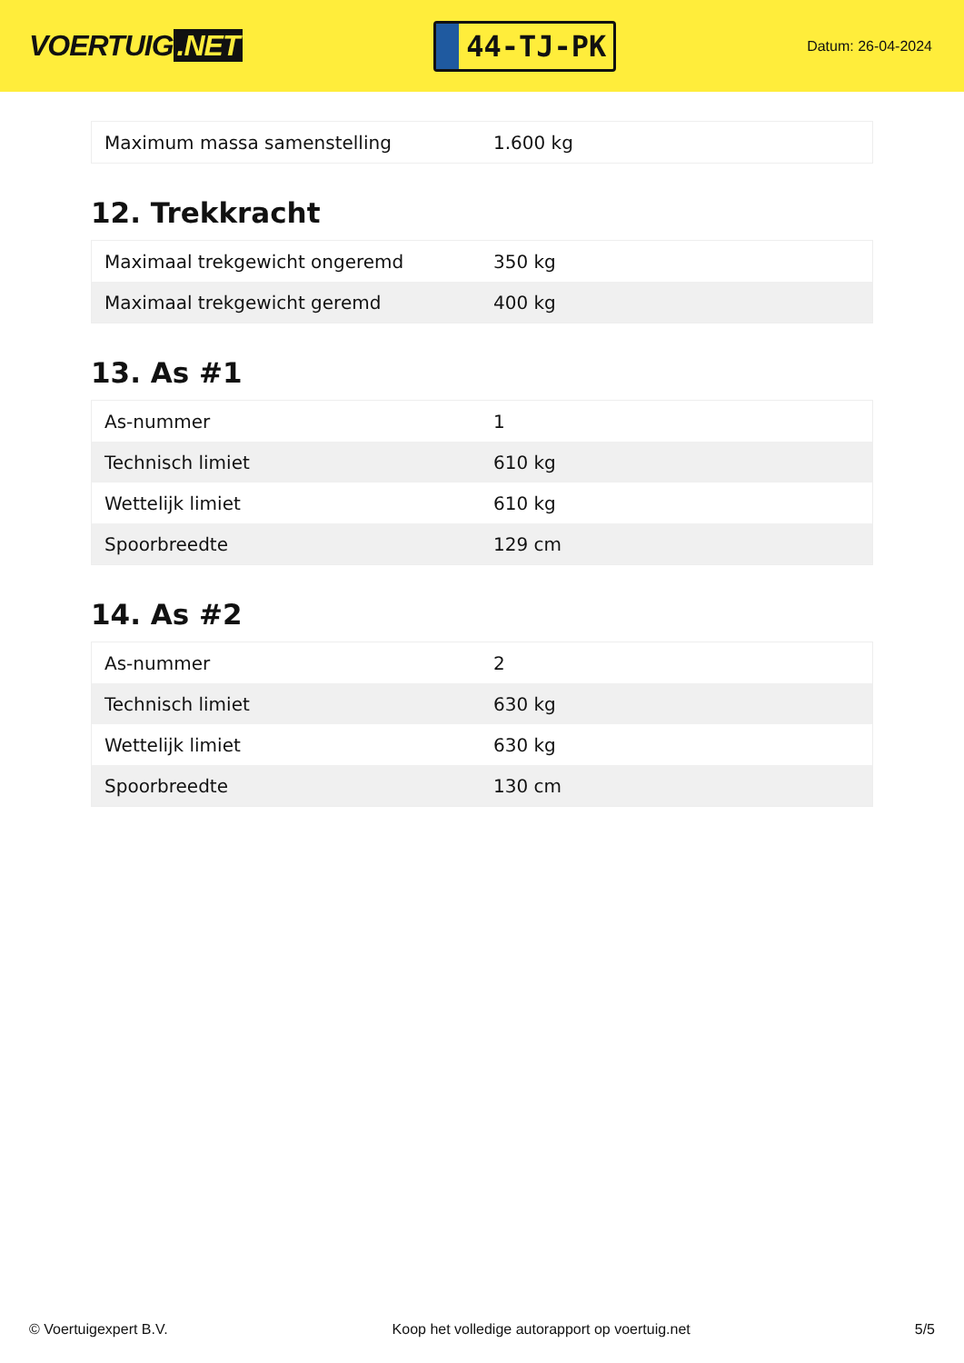VOERTUIG.NET
44-TJ-PK
Datum: 26-04-2024
| Maximum massa samenstelling | 1.600 kg |
12. Trekkracht
| Maximaal trekgewicht ongeremd | 350 kg |
| Maximaal trekgewicht geremd | 400 kg |
13. As #1
| As-nummer | 1 |
| Technisch limiet | 610 kg |
| Wettelijk limiet | 610 kg |
| Spoorbreedte | 129 cm |
14. As #2
| As-nummer | 2 |
| Technisch limiet | 630 kg |
| Wettelijk limiet | 630 kg |
| Spoorbreedte | 130 cm |
© Voertuigexpert B.V. Koop het volledige autorapport op voertuig.net 5/5